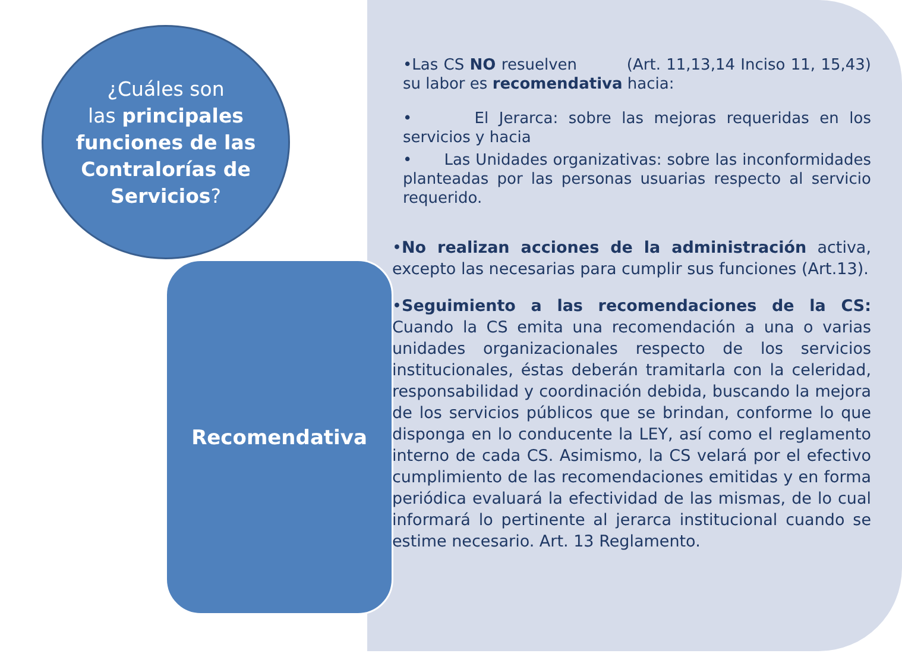¿Cuáles son
las principales funciones de las Contralorías de Servicios?
Recomendativa
•Las CS NO resuelven (Art. 11,13,14 Inciso 11, 15,43) su labor es recomendativa hacia:
• El Jerarca: sobre las mejoras requeridas en los servicios y hacia
• Las Unidades organizativas: sobre las inconformidades planteadas por las personas usuarias respecto al servicio requerido.
•No realizan acciones de la administración activa, excepto las necesarias para cumplir sus funciones (Art.13).
•Seguimiento a las recomendaciones de la CS: Cuando la CS emita una recomendación a una o varias unidades organizacionales respecto de los servicios institucionales, éstas deberán tramitarla con la celeridad, responsabilidad y coordinación debida, buscando la mejora de los servicios públicos que se brindan, conforme lo que disponga en lo conducente la LEY, así como el reglamento interno de cada CS. Asimismo, la CS velará por el efectivo cumplimiento de las recomendaciones emitidas y en forma periódica evaluará la efectividad de las mismas, de lo cual informará lo pertinente al jerarca institucional cuando se estime necesario. Art. 13 Reglamento.